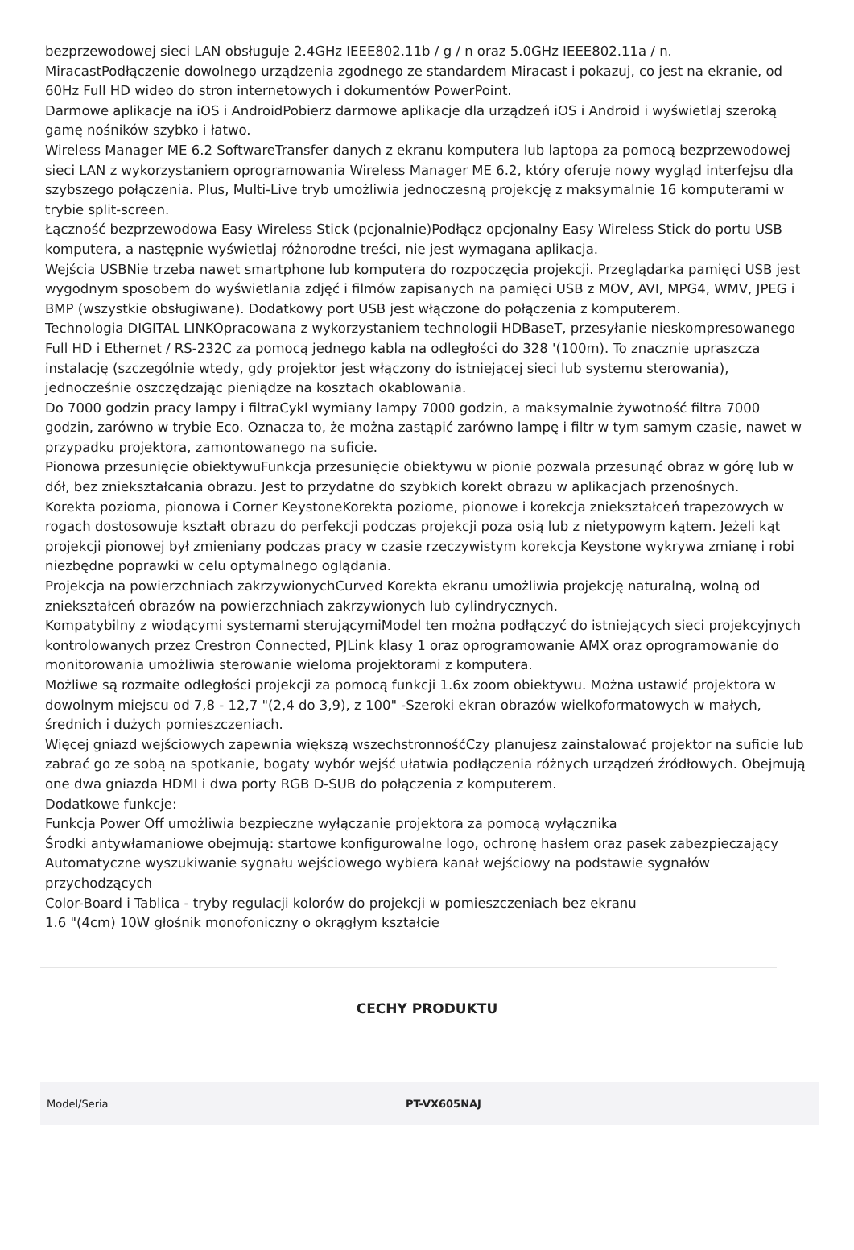bezprzewodowej sieci LAN obsługuje 2.4GHz IEEE802.11b / g / n oraz 5.0GHz IEEE802.11a / n.
MiracastPodłączenie dowolnego urządzenia zgodnego ze standardem Miracast i pokazuj, co jest na ekranie, od 60Hz Full HD wideo do stron internetowych i dokumentów PowerPoint.
Darmowe aplikacje na iOS i AndroidPobierz darmowe aplikacje dla urządzeń iOS i Android i wyświetlaj szeroką gamę nośników szybko i łatwo.
Wireless Manager ME 6.2 SoftwareTransfer danych z ekranu komputera lub laptopa za pomocą bezprzewodowej sieci LAN z wykorzystaniem oprogramowania Wireless Manager ME 6.2, który oferuje nowy wygląd interfejsu dla szybszego połączenia. Plus, Multi-Live tryb umożliwia jednoczesną projekcję z maksymalnie 16 komputerami w trybie split-screen.
Łączność bezprzewodowa Easy Wireless Stick (pcjonalnie)Podłącz opcjonalny Easy Wireless Stick do portu USB komputera, a następnie wyświetlaj różnorodne treści, nie jest wymagana aplikacja.
Wejścia USBNie trzeba nawet smartphone lub komputera do rozpoczęcia projekcji. Przeglądarka pamięci USB jest wygodnym sposobem do wyświetlania zdjęć i filmów zapisanych na pamięci USB z MOV, AVI, MPG4, WMV, JPEG i BMP (wszystkie obsługiwane). Dodatkowy port USB jest włączone do połączenia z komputerem.
Technologia DIGITAL LINKOpracowana z wykorzystaniem technologii HDBaseT, przesyłanie nieskompresowanego Full HD i Ethernet / RS-232C za pomocą jednego kabla na odległości do 328 '(100m). To znacznie upraszcza instalację (szczególnie wtedy, gdy projektor jest włączony do istniejącej sieci lub systemu sterowania), jednocześnie oszczędzając pieniądze na kosztach okablowania.
Do 7000 godzin pracy lampy i filtraCykl wymiany lampy 7000 godzin, a maksymalnie żywotność filtra 7000 godzin, zarówno w trybie Eco. Oznacza to, że można zastąpić zarówno lampę i filtr w tym samym czasie, nawet w przypadku projektora, zamontowanego na suficie.
Pionowa przesunięcie obiektywuFunkcja przesunięcie obiektywu w pionie pozwala przesunąć obraz w górę lub w dół, bez zniekształcania obrazu. Jest to przydatne do szybkich korekt obrazu w aplikacjach przenośnych.
Korekta pozioma, pionowa i Corner KeystoneKorekta poziome, pionowe i korekcja zniekształceń trapezowych w rogach dostosowuje kształt obrazu do perfekcji podczas projekcji poza osią lub z nietypowym kątem. Jeżeli kąt projekcji pionowej był zmieniany podczas pracy w czasie rzeczywistym korekcja Keystone wykrywa zmianę i robi niezbędne poprawki w celu optymalnego oglądania.
Projekcja na powierzchniach zakrzywionychCurved Korekta ekranu umożliwia projekcję naturalną, wolną od zniekształceń obrazów na powierzchniach zakrzywionych lub cylindrycznych.
Kompatybilny z wiodącymi systemami sterującymiModel ten można podłączyć do istniejących sieci projekcyjnych kontrolowanych przez Crestron Connected, PJLink klasy 1 oraz oprogramowanie AMX oraz oprogramowanie do monitorowania umożliwia sterowanie wieloma projektorami z komputera.
Możliwe są rozmaite odległości projekcji za pomocą funkcji 1.6x zoom obiektywu. Można ustawić projektora w dowolnym miejscu od 7,8 - 12,7 "(2,4 do 3,9), z 100" -Szeroki ekran obrazów wielkoformatowych w małych, średnich i dużych pomieszczeniach.
Więcej gniazd wejściowych zapewnia większą wszechstronnośćCzy planujesz zainstalować projektor na suficie lub zabrać go ze sobą na spotkanie, bogaty wybór wejść ułatwia podłączenia różnych urządzeń źródłowych. Obejmują one dwa gniazda HDMI i dwa porty RGB D-SUB do połączenia z komputerem.
Dodatkowe funkcje:
Funkcja Power Off umożliwia bezpieczne wyłączanie projektora za pomocą wyłącznika
Środki antywłamaniowe obejmują: startowe konfigurowalne logo, ochronę hasłem oraz pasek zabezpieczający
Automatyczne wyszukiwanie sygnału wejściowego wybiera kanał wejściowy na podstawie sygnałów przychodzących
Color-Board i Tablica - tryby regulacji kolorów do projekcji w pomieszczeniach bez ekranu
1.6 "(4cm) 10W głośnik monofoniczny o okrągłym kształcie
CECHY PRODUKTU
| Model/Seria | PT-VX605NAJ |